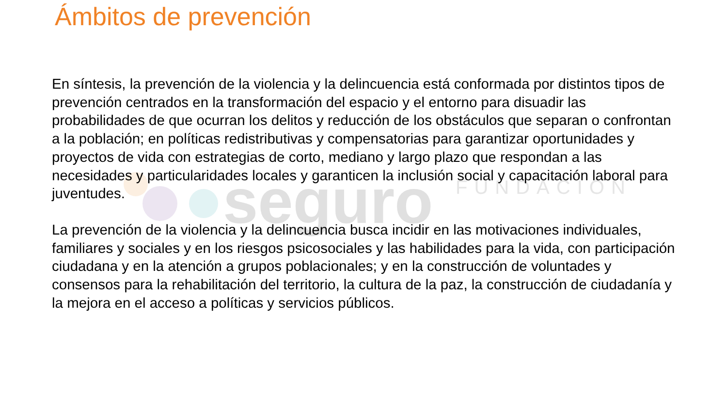seguro
FUNDACIÓN
Ámbitos de prevención
En síntesis, la prevención de la violencia y la delincuencia está conformada por distintos tipos de prevención centrados en la transformación del espacio y el entorno para disuadir las probabilidades de que ocurran los delitos y reducción de los obstáculos que separan o confrontan a la población; en políticas redistributivas y compensatorias para garantizar oportunidades y proyectos de vida con estrategias de corto, mediano y largo plazo que respondan a las necesidades y particularidades locales y garanticen la inclusión social y capacitación laboral para juventudes.
La prevención de la violencia y la delincuencia busca incidir en las motivaciones individuales, familiares y sociales y en los riesgos psicosociales y las habilidades para la vida, con participación ciudadana y en la atención a grupos poblacionales; y en la construcción de voluntades y consensos para la rehabilitación del territorio, la cultura de la paz, la construcción de ciudadanía y la mejora en el acceso a políticas y servicios públicos.